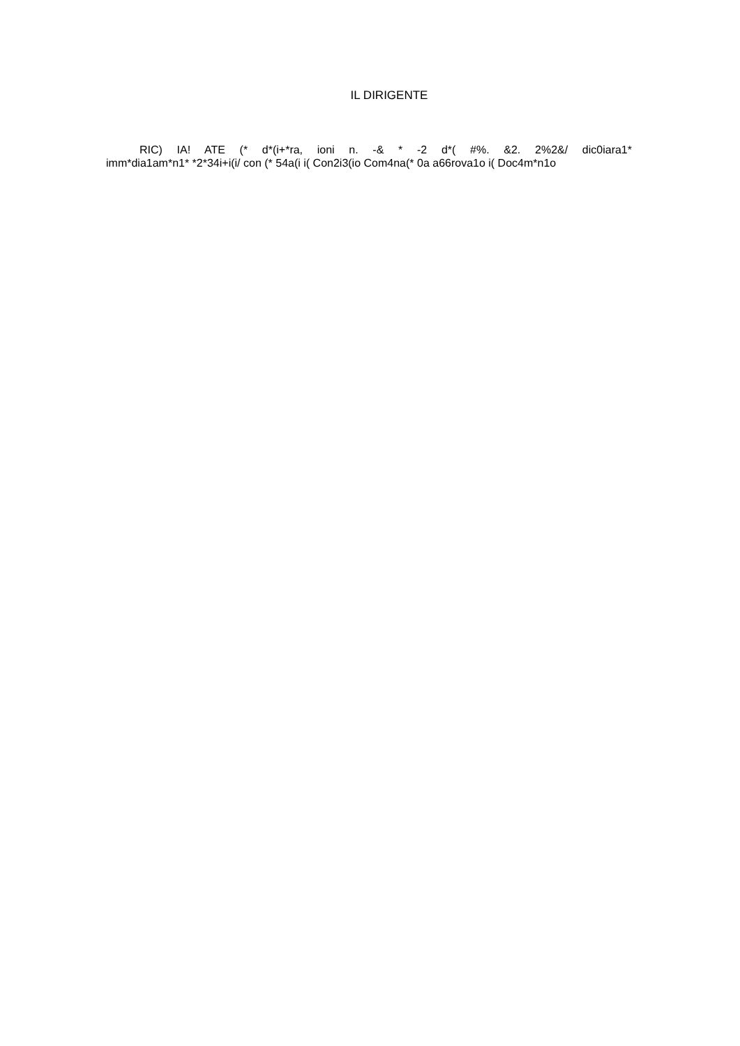IL DIRIGENTE
RIC) IA! ATE (* d*(i+*ra, ioni n. -& * -2 d*( #%. &2. 2%2&/ dic0iara1*
imm*dia1am*n1* *2*34i+i(i/ con (* 54a(i i( Con2i3(io Com4na(* 0a a66rova1o i( Doc4m*n1o